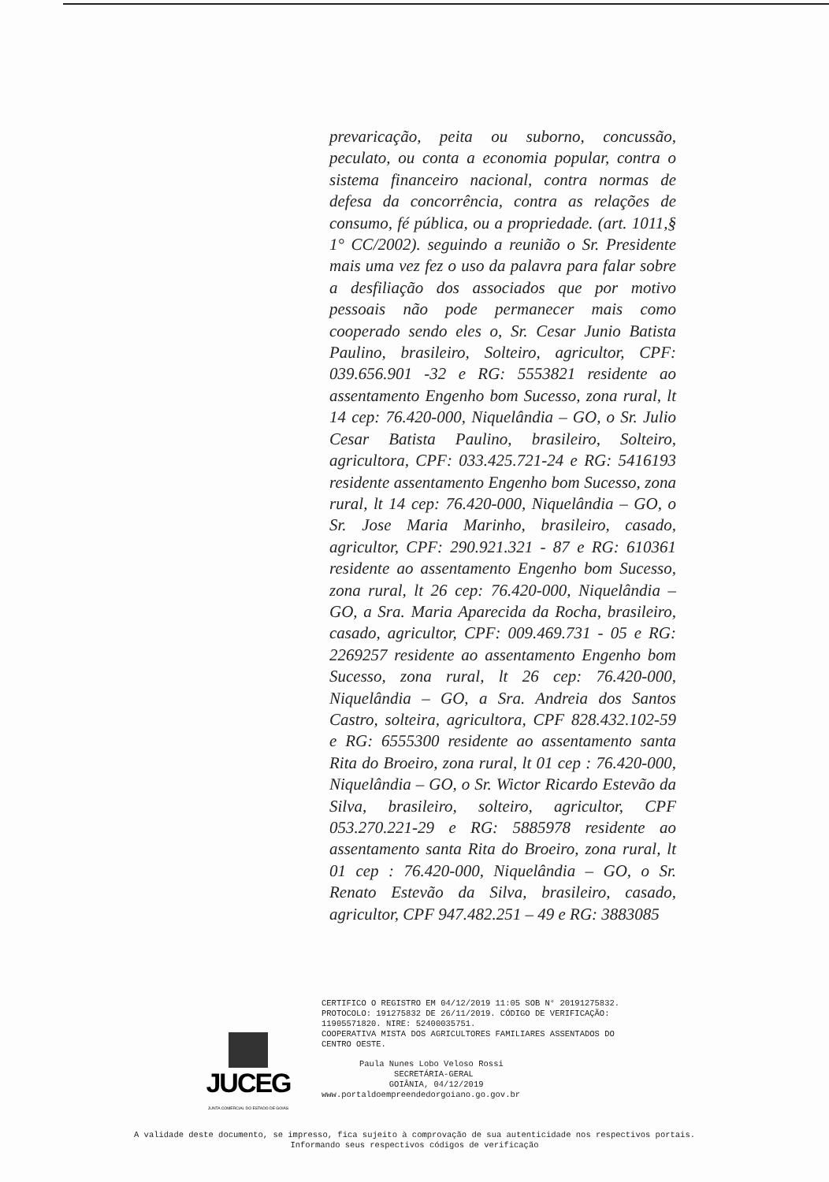prevaricação, peita ou suborno, concussão, peculato, ou conta a economia popular, contra o sistema financeiro nacional, contra normas de defesa da concorrência, contra as relações de consumo, fé pública, ou a propriedade. (art. 1011,§ 1° CC/2002). seguindo a reunião o Sr. Presidente mais uma vez fez o uso da palavra para falar sobre a desfiliação dos associados que por motivo pessoais não pode permanecer mais como cooperado sendo eles o, Sr. Cesar Junio Batista Paulino, brasileiro, Solteiro, agricultor, CPF: 039.656.901 -32 e RG: 5553821 residente ao assentamento Engenho bom Sucesso, zona rural, lt 14 cep: 76.420-000, Niquelândia – GO, o Sr. Julio Cesar Batista Paulino, brasileiro, Solteiro, agricultora, CPF: 033.425.721-24 e RG: 5416193 residente assentamento Engenho bom Sucesso, zona rural, lt 14 cep: 76.420-000, Niquelândia – GO, o Sr. Jose Maria Marinho, brasileiro, casado, agricultor, CPF: 290.921.321 - 87 e RG: 610361 residente ao assentamento Engenho bom Sucesso, zona rural, lt 26 cep: 76.420-000, Niquelândia – GO, a Sra. Maria Aparecida da Rocha, brasileiro, casado, agricultor, CPF: 009.469.731 - 05 e RG: 2269257 residente ao assentamento Engenho bom Sucesso, zona rural, lt 26 cep: 76.420-000, Niquelândia – GO, a Sra. Andreia dos Santos Castro, solteira, agricultora, CPF 828.432.102-59 e RG: 6555300 residente ao assentamento santa Rita do Broeiro, zona rural, lt 01 cep : 76.420-000, Niquelândia – GO, o Sr. Wictor Ricardo Estevão da Silva, brasileiro, solteiro, agricultor, CPF 053.270.221-29 e RG: 5885978 residente ao assentamento santa Rita do Broeiro, zona rural, lt 01 cep : 76.420-000, Niquelândia – GO, o Sr. Renato Estevão da Silva, brasileiro, casado, agricultor, CPF 947.482.251 – 49 e RG: 3883085
JUCEG
JUNTA COMERCIAL DO ESTADO DE GOIÁS
CERTIFICO O REGISTRO EM 04/12/2019 11:05 SOB N° 20191275832.
PROTOCOLO: 191275832 DE 26/11/2019. CÓDIGO DE VERIFICAÇÃO:
11905571820. NIRE: 52400035751.
COOPERATIVA MISTA DOS AGRICULTORES FAMILIARES ASSENTADOS DO
CENTRO OESTE.
Paula Nunes Lobo Veloso Rossi
SECRETÁRIA-GERAL
GOIÂNIA, 04/12/2019
www.portaldoempreendedorgoiano.go.gov.br
A validade deste documento, se impresso, fica sujeito à comprovação de sua autenticidade nos respectivos portais.
Informando seus respectivos códigos de verificação